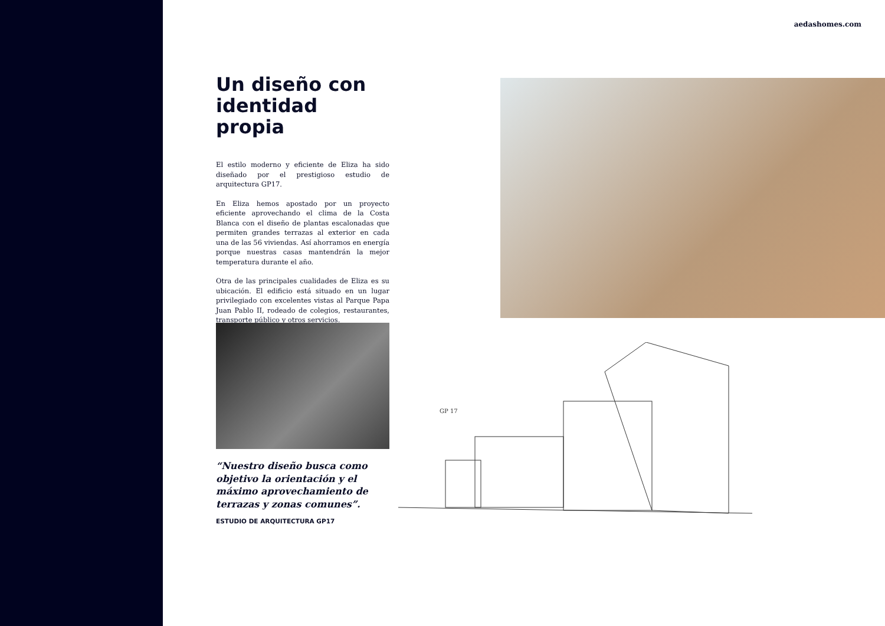aedashomes.com
Un diseño con identidad propia
El estilo moderno y eficiente de Eliza ha sido diseñado por el prestigioso estudio de arquitectura GP17.
En Eliza hemos apostado por un proyecto eficiente aprovechando el clima de la Costa Blanca con el diseño de plantas escalonadas que permiten grandes terrazas al exterior en cada una de las 56 viviendas. Así ahorramos en energía porque nuestras casas mantendrán la mejor temperatura durante el año.
Otra de las principales cualidades de Eliza es su ubicación. El edificio está situado en un lugar privilegiado con excelentes vistas al Parque Papa Juan Pablo II, rodeado de colegios, restaurantes, transporte público y otros servicios.
“Nuestro diseño busca como objetivo la orientación y el máximo aprovechamiento de terrazas y zonas comunes”.
ESTUDIO DE ARQUITECTURA GP17
GP 17